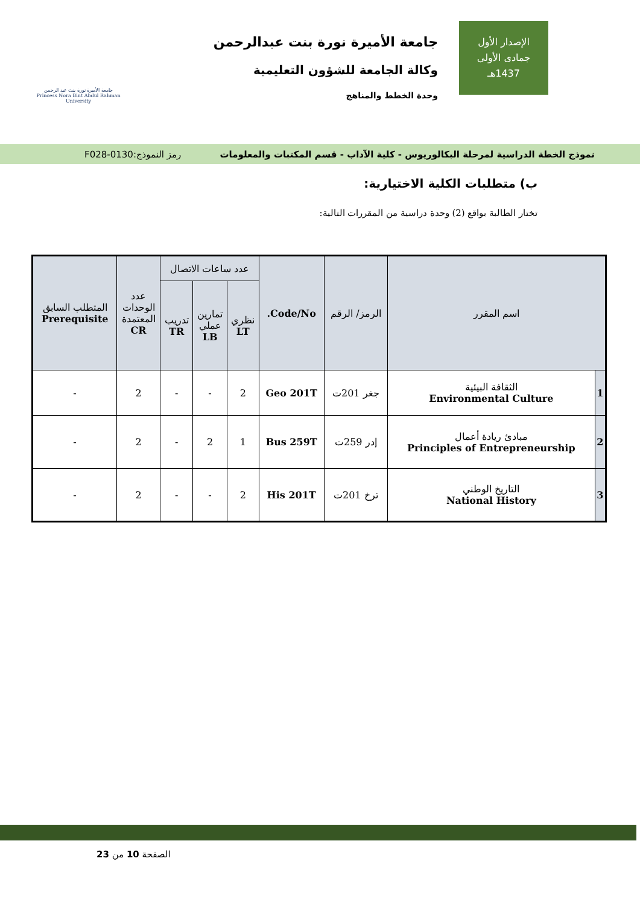الإصدار الأول
جمادى الأولى
1437هـ
جامعة الأميرة نورة بنت عبدالرحمن
وكالة الجامعة للشؤون التعليمية
وحدة الخطط والمناهج
جامعة الأميرة نورة بنت عبد الرحمن
Princess Nora Bint Abdul Rahman University
نموذج الخطة الدراسية لمرحلة البكالوريوس - كلية الآداب - قسم المكتبات والمعلومات رمز النموذج:0130-F028
ب) متطلبات الكلية الاختيارية:
تختار الطالبة بواقع (2) وحدة دراسية من المقررات التالية:
| اسم المقرر | | الرمز/ الرقم | Code/No. | عدد ساعات الاتصال | | | عدد الوحدات المعتمدة CR | المتطلب السابق Prerequisite |
| --- | --- | --- | --- | --- | --- | --- | --- | --- |
| | | | | نظري LT | تمارين عملي LB | تدريب TR | | |
| 1 | الثقافة البيئية Environmental Culture | جغر 201ت | Geo 201T | 2 | - | - | 2 | - |
| 2 | مبادئ ريادة أعمال Principles of Entrepreneurship | إدر 259ت | Bus 259T | 1 | 2 | - | 2 | - |
| 3 | التاريخ الوطني National History | ترخ 201ت | His 201T | 2 | - | - | 2 | - |
الصفحة 10 من 23